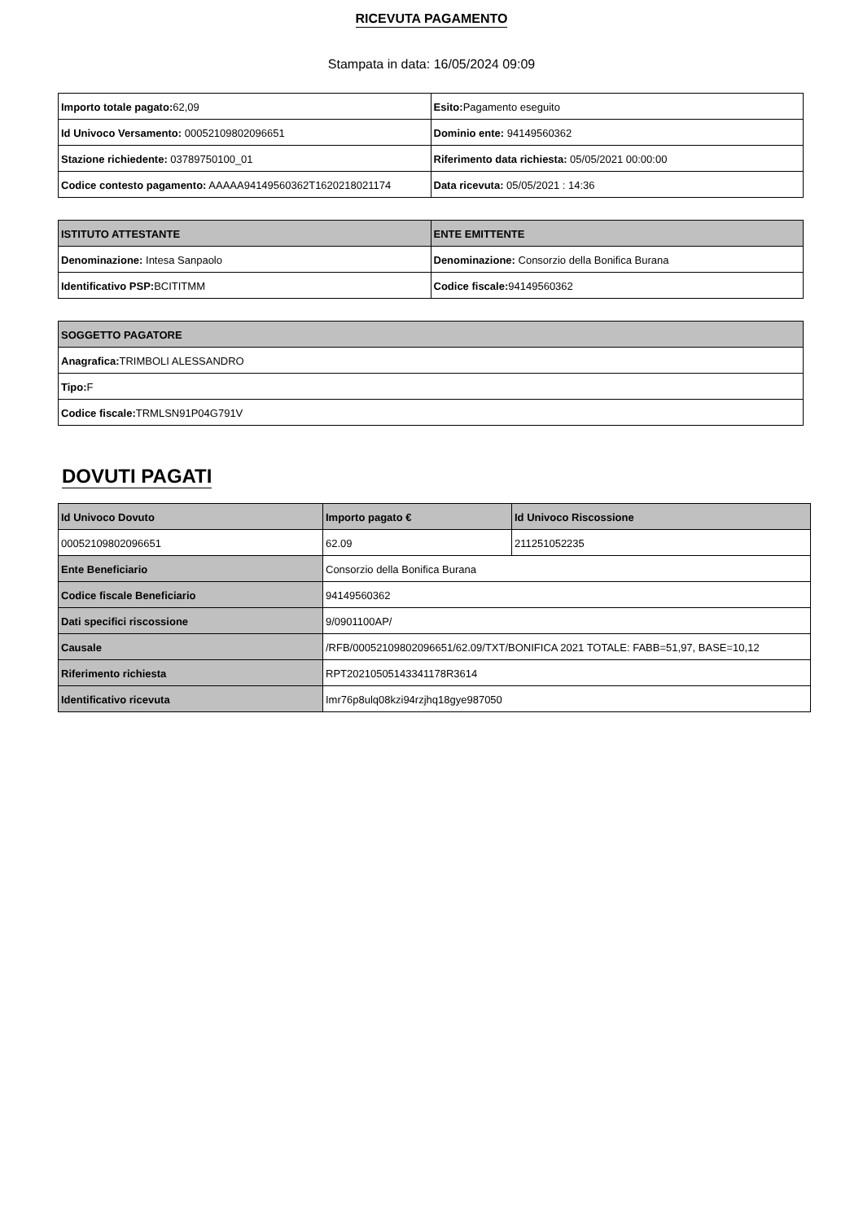RICEVUTA PAGAMENTO
Stampata in data: 16/05/2024 09:09
| Importo totale pagato: 62,09 | Esito: Pagamento eseguito |
| Id Univoco Versamento: 00052109802096651 | Dominio ente: 94149560362 |
| Stazione richiedente: 03789750100_01 | Riferimento data richiesta: 05/05/2021 00:00:00 |
| Codice contesto pagamento: AAAAA94149560362T1620218021174 | Data ricevuta: 05/05/2021 : 14:36 |
| ISTITUTO ATTESTANTE | ENTE EMITTENTE |
| --- | --- |
| Denominazione: Intesa Sanpaolo | Denominazione: Consorzio della Bonifica Burana |
| Identificativo PSP: BCITITMM | Codice fiscale: 94149560362 |
| SOGGETTO PAGATORE |
| --- |
| Anagrafica: TRIMBOLI ALESSANDRO |
| Tipo: F |
| Codice fiscale: TRMLSN91P04G791V |
DOVUTI PAGATI
| Id Univoco Dovuto | Importo pagato € | Id Univoco Riscossione |
| --- | --- | --- |
| 00052109802096651 | 62.09 | 211251052235 |
| Ente Beneficiario | Consorzio della Bonifica Burana | |
| Codice fiscale Beneficiario | 94149560362 | |
| Dati specifici riscossione | 9/0901100AP/ | |
| Causale | /RFB/00052109802096651/62.09/TXT/BONIFICA 2021 TOTALE: FABB=51,97, BASE=10,12 | |
| Riferimento richiesta | RPT20210505143341178R3614 | |
| Identificativo ricevuta | Imr76p8ulq08kzi94rzjhq18gye987050 | |